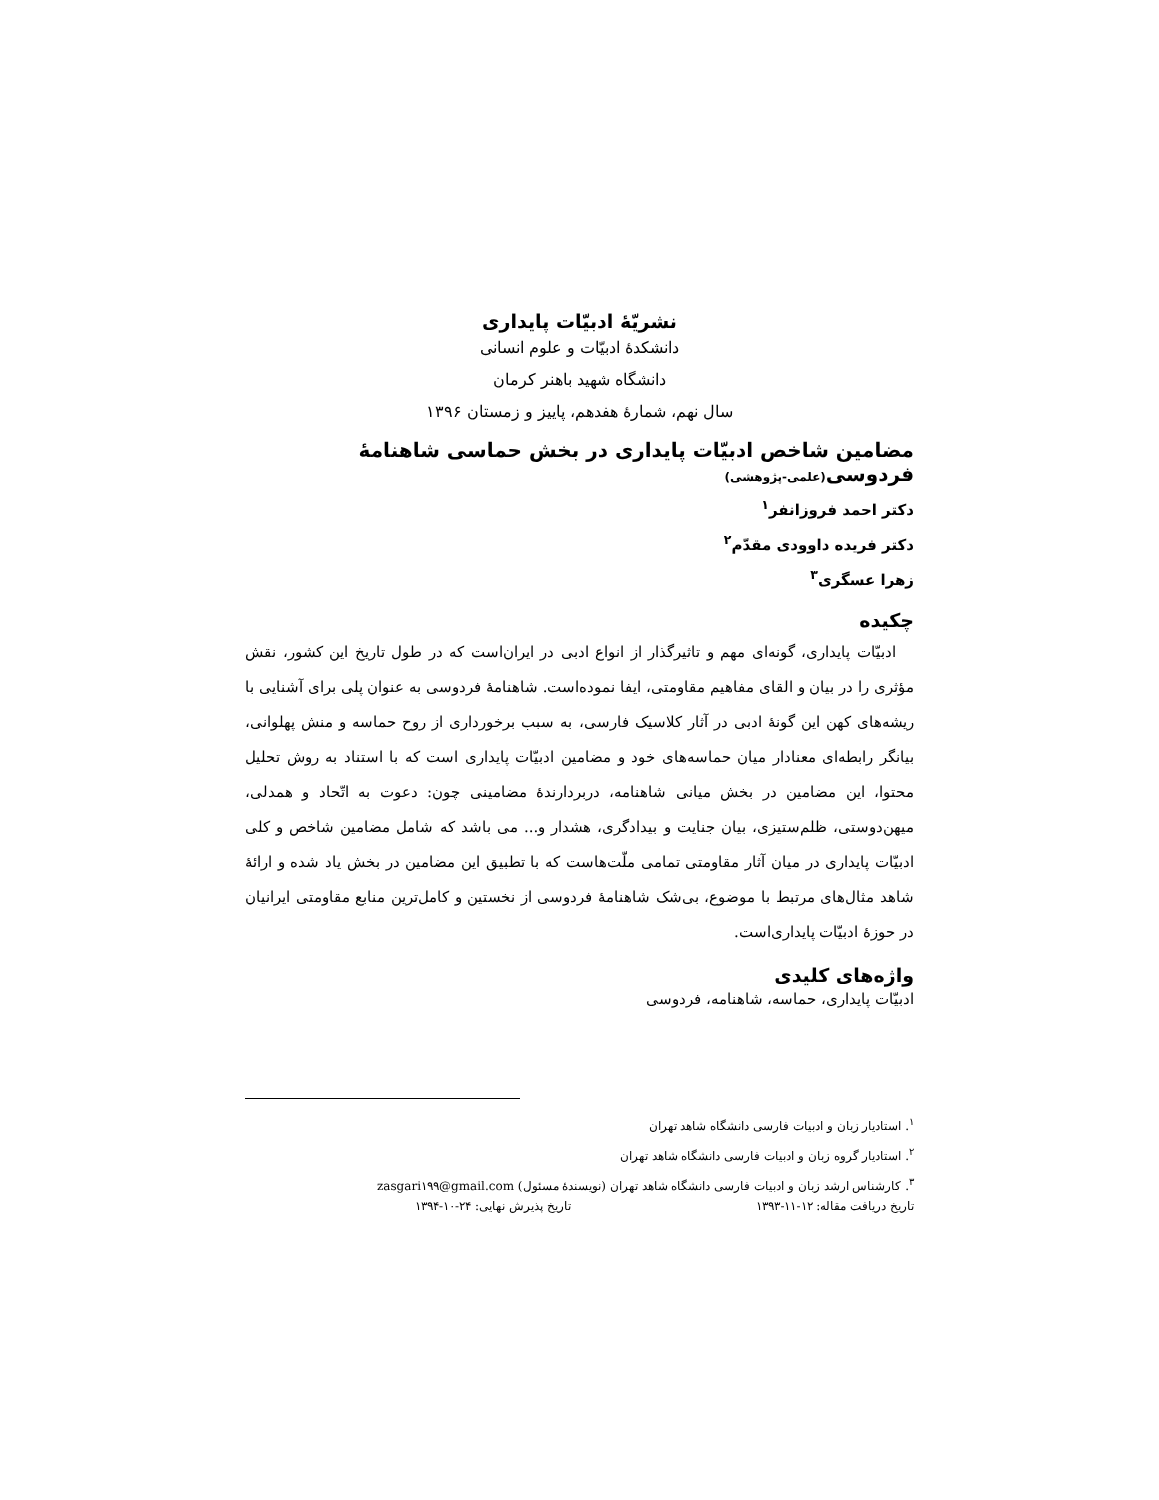نشریّهٔ ادبیّات پایداری
دانشکدهٔ ادبیّات و علوم انسانی
دانشگاه شهید باهنر کرمان
سال نهم، شمارهٔ هفدهم، پاییز و زمستان ۱۳۹۶
مضامین شاخص ادبیّات پایداری در بخش حماسی شاهنامهٔ فردوسی(علمی-پژوهشی)
دکتر احمد فروزانفر<sup>۱</sup>
دکتر فریده داوودی مقدّم<sup>۲</sup>
زهرا عسگری<sup>۳</sup>
چکیده
ادبیّات پایداری، گونه‌ای مهم و تاثیرگذار از انواع ادبی در ایران‌است که در طول تاریخ این کشور، نقش مؤثری را در بیان و القای مفاهیم مقاومتی، ایفا نموده‌است. شاهنامهٔ فردوسی به عنوان پلی برای آشنایی با ریشه‌های کهن این گونهٔ ادبی در آثار کلاسیک فارسی، به سبب برخورداری از روح حماسه و منش پهلوانی، بیانگر رابطه‌ای معنادار میان حماسه‌های خود و مضامین ادبیّات پایداری است که با استناد به روش تحلیل محتوا، این مضامین در بخش میانی شاهنامه، دربردارندهٔ مضامینی چون: دعوت به اتّحاد و همدلی، میهن‌دوستی، ظلم‌ستیزی، بیان جنایت و بیدادگری، هشدار و... می باشد که شامل مضامین شاخص و کلی ادبیّات پایداری در میان آثار مقاومتی تمامی ملّت‌هاست که با تطبیق این مضامین در بخش یاد شده و ارائهٔ شاهد مثال‌های مرتبط با موضوع، بی‌شک شاهنامهٔ فردوسی از نخستین و کامل‌ترین منابع مقاومتی ایرانیان در حوزهٔ ادبیّات پایداری‌است.
واژه‌های کلیدی
ادبیّات پایداری، حماسه، شاهنامه، فردوسی
<sup>۱</sup>. استادیار زبان و ادبیات فارسی دانشگاه شاهد تهران
<sup>۲</sup>. استادیار گروه زبان و ادبیات فارسی دانشگاه شاهد تهران
<sup>۳</sup>. کارشناس ارشد زبان و ادبیات فارسی دانشگاه شاهد تهران (نویسندهٔ مسئول) zasgari۱۹۹@gmail.com
تاریخ دریافت مقاله: ۱۲-۱۱-۱۳۹۳ تاریخ پذیرش نهایی: ۲۴-۱۰-۱۳۹۴